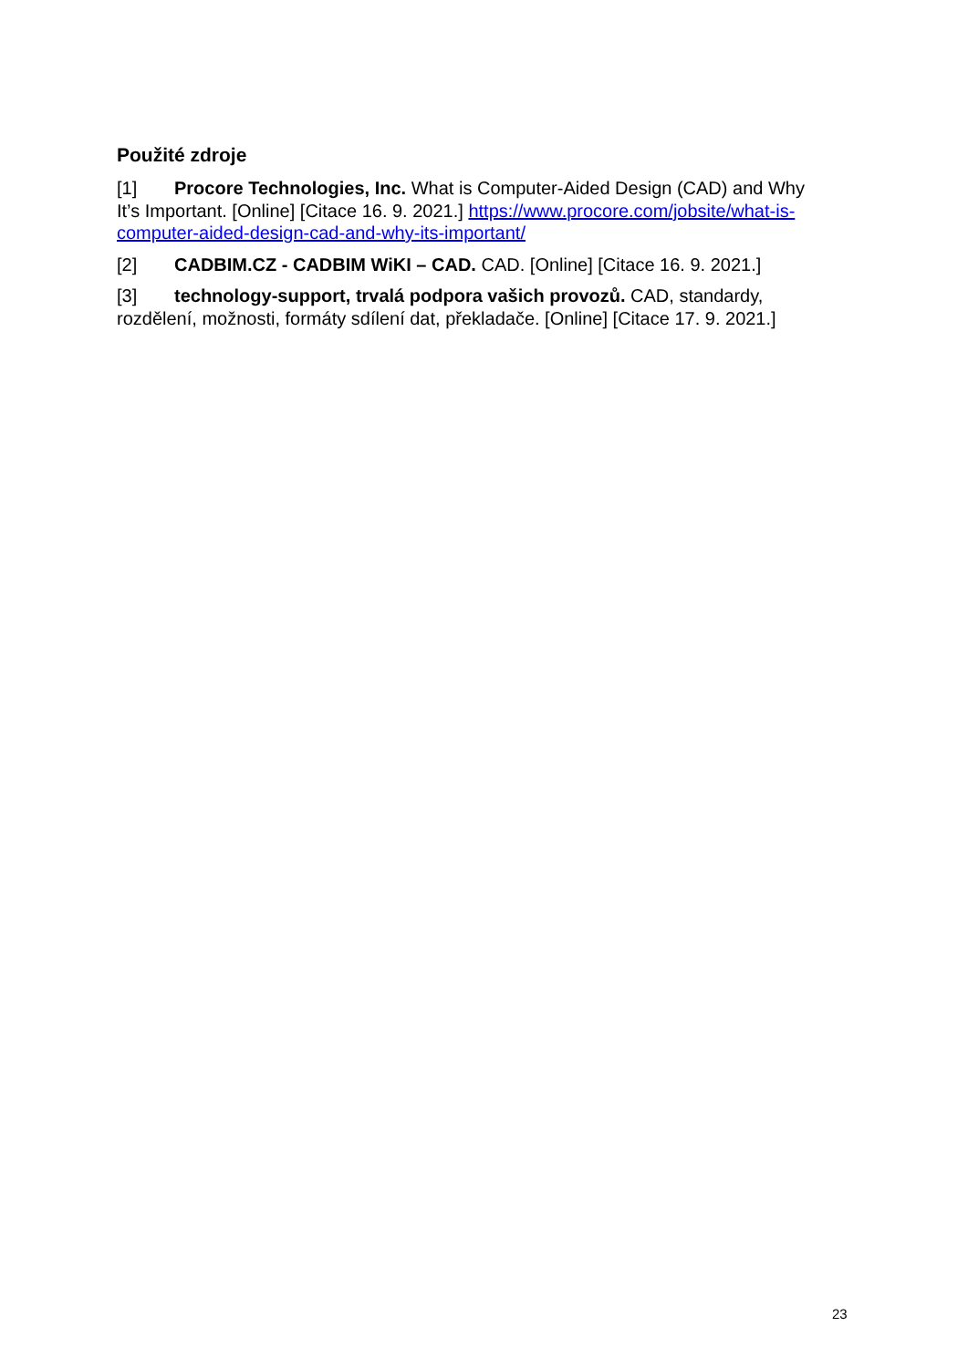Použité zdroje
[1] Procore Technologies, Inc. What is Computer-Aided Design (CAD) and Why It’s Important. [Online] [Citace 16. 9. 2021.] https://www.procore.com/jobsite/what-is-computer-aided-design-cad-and-why-its-important/
[2] CADBIM.CZ - CADBIM WiKI – CAD. CAD. [Online] [Citace 16. 9. 2021.]
[3] technology-support, trvalá podpora vašich provozů. CAD, standardy, rozdělení, možnosti, formáty sdílení dat, překladače. [Online] [Citace 17. 9. 2021.]
23